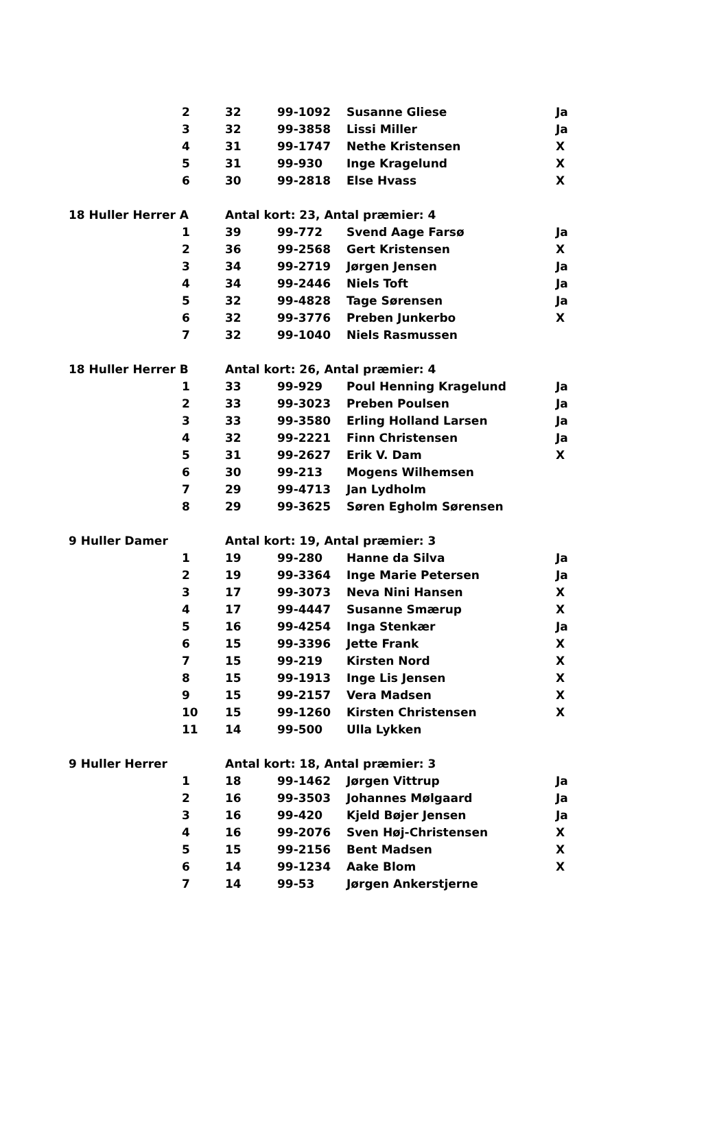| | 2 | 32 | 99-1092 | Susanne Gliese | Ja |
| | 3 | 32 | 99-3858 | Lissi Miller | Ja |
| | 4 | 31 | 99-1747 | Nethe Kristensen | X |
| | 5 | 31 | 99-930 | Inge Kragelund | X |
| | 6 | 30 | 99-2818 | Else Hvass | X |
| 18 Huller Herrer A | | Antal kort: 23, Antal præmier: 4 | | | |
| | 1 | 39 | 99-772 | Svend Aage Farsø | Ja |
| | 2 | 36 | 99-2568 | Gert Kristensen | X |
| | 3 | 34 | 99-2719 | Jørgen Jensen | Ja |
| | 4 | 34 | 99-2446 | Niels Toft | Ja |
| | 5 | 32 | 99-4828 | Tage Sørensen | Ja |
| | 6 | 32 | 99-3776 | Preben Junkerbo | X |
| | 7 | 32 | 99-1040 | Niels Rasmussen | |
| 18 Huller Herrer B | | Antal kort: 26, Antal præmier: 4 | | | |
| | 1 | 33 | 99-929 | Poul Henning Kragelund | Ja |
| | 2 | 33 | 99-3023 | Preben Poulsen | Ja |
| | 3 | 33 | 99-3580 | Erling Holland Larsen | Ja |
| | 4 | 32 | 99-2221 | Finn Christensen | Ja |
| | 5 | 31 | 99-2627 | Erik V. Dam | X |
| | 6 | 30 | 99-213 | Mogens Wilhemsen | |
| | 7 | 29 | 99-4713 | Jan Lydholm | |
| | 8 | 29 | 99-3625 | Søren Egholm Sørensen | |
| 9 Huller Damer | | Antal kort: 19, Antal præmier: 3 | | | |
| | 1 | 19 | 99-280 | Hanne da Silva | Ja |
| | 2 | 19 | 99-3364 | Inge Marie Petersen | Ja |
| | 3 | 17 | 99-3073 | Neva Nini Hansen | X |
| | 4 | 17 | 99-4447 | Susanne Smærup | X |
| | 5 | 16 | 99-4254 | Inga Stenkær | Ja |
| | 6 | 15 | 99-3396 | Jette Frank | X |
| | 7 | 15 | 99-219 | Kirsten Nord | X |
| | 8 | 15 | 99-1913 | Inge Lis Jensen | X |
| | 9 | 15 | 99-2157 | Vera Madsen | X |
| | 10 | 15 | 99-1260 | Kirsten Christensen | X |
| | 11 | 14 | 99-500 | Ulla Lykken | |
| 9 Huller Herrer | | Antal kort: 18, Antal præmier: 3 | | | |
| | 1 | 18 | 99-1462 | Jørgen Vittrup | Ja |
| | 2 | 16 | 99-3503 | Johannes Mølgaard | Ja |
| | 3 | 16 | 99-420 | Kjeld Bøjer Jensen | Ja |
| | 4 | 16 | 99-2076 | Sven Høj-Christensen | X |
| | 5 | 15 | 99-2156 | Bent Madsen | X |
| | 6 | 14 | 99-1234 | Aake Blom | X |
| | 7 | 14 | 99-53 | Jørgen Ankerstjerne | |